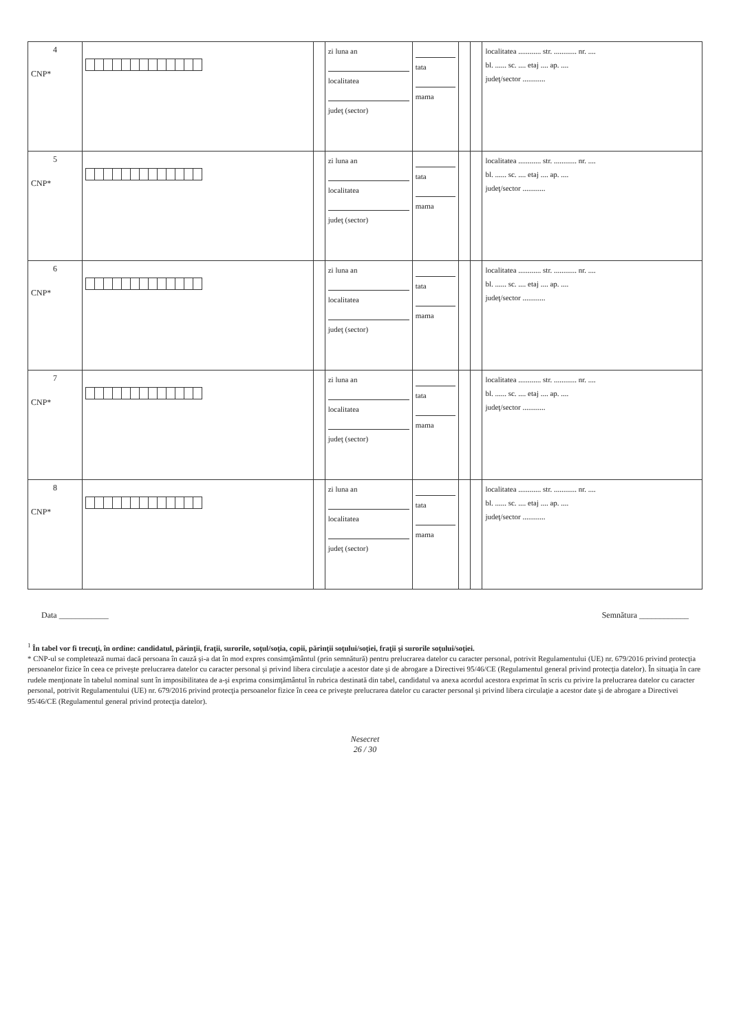| 4 CNP* | | | zi luna an localitatea judeţ (sector) | tata mama | | | localitatea ............ str. ............ nr. .... bl. ...... sc. .... etaj .... ap. .... judeţ/sector ............ |
| 5 CNP* | | | zi luna an localitatea judeţ (sector) | tata mama | | | localitatea ............ str. ............ nr. .... bl. ...... sc. .... etaj .... ap. .... judeţ/sector ............ |
| 6 CNP* | | | zi luna an localitatea judeţ (sector) | tata mama | | | localitatea ............ str. ............ nr. .... bl. ...... sc. .... etaj .... ap. .... judeţ/sector ............ |
| 7 CNP* | | | zi luna an localitatea judeţ (sector) | tata mama | | | localitatea ............ str. ............ nr. .... bl. ...... sc. .... etaj .... ap. .... judeţ/sector ............ |
| 8 CNP* | | | zi luna an localitatea judeţ (sector) | tata mama | | | localitatea ............ str. ............ nr. .... bl. ...... sc. .... etaj .... ap. .... judeţ/sector ............ |
Data ____________ Semnătura ____________
<sup>1</sup> În tabel vor fi trecuţi, în ordine: candidatul, părinţii, fraţii, surorile, soţul/soţia, copii, părinţii soţului/soţiei, fraţii şi surorile soţului/soţiei.
* CNP-ul se completează numai dacă persoana în cauză şi-a dat în mod expres consimţământul (prin semnătură) pentru prelucrarea datelor cu caracter personal, potrivit Regulamentului (UE) nr. 679/2016 privind protecţia persoanelor fizice în ceea ce priveşte prelucrarea datelor cu caracter personal şi privind libera circulaţie a acestor date şi de abrogare a Directivei 95/46/CE (Regulamentul general privind protecţia datelor). În situaţia în care rudele menţionate în tabelul nominal sunt în imposibilitatea de a-şi exprima consimţământul în rubrica destinată din tabel, candidatul va anexa acordul acestora exprimat în scris cu privire la prelucrarea datelor cu caracter personal, potrivit Regulamentului (UE) nr. 679/2016 privind protecţia persoanelor fizice în ceea ce priveşte prelucrarea datelor cu caracter personal şi privind libera circulaţie a acestor date şi de abrogare a Directivei 95/46/CE (Regulamentul general privind protecţia datelor).
Nesecret
26 / 30